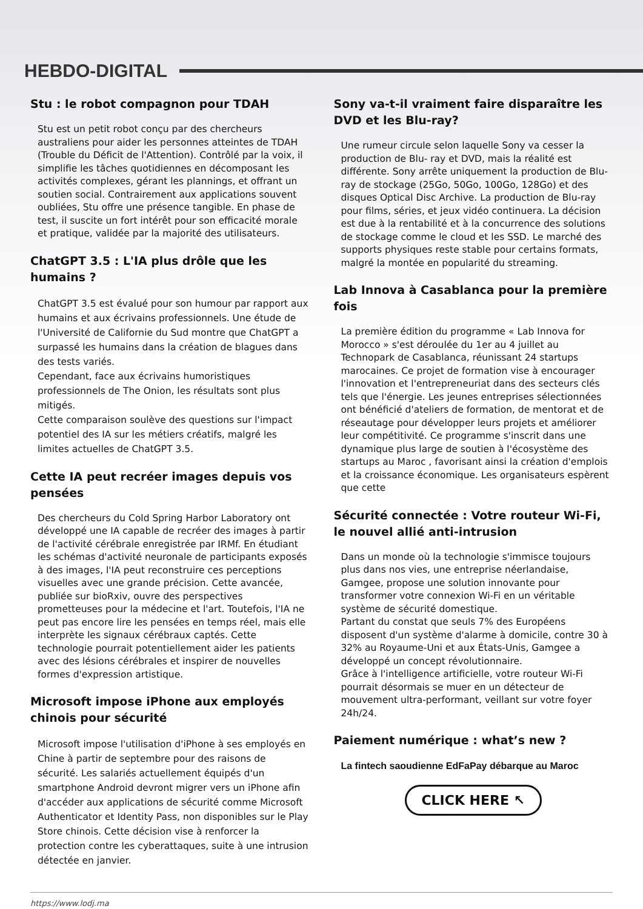HEBDO-DIGITAL
Stu : le robot compagnon pour TDAH
Stu est un petit robot conçu par des chercheurs australiens pour aider les personnes atteintes de TDAH (Trouble du Déficit de l'Attention). Contrôlé par la voix, il simplifie les tâches quotidiennes en décomposant les activités complexes, gérant les plannings, et offrant un soutien social. Contrairement aux applications souvent oubliées, Stu offre une présence tangible. En phase de test, il suscite un fort intérêt pour son efficacité morale et pratique, validée par la majorité des utilisateurs.
ChatGPT 3.5 : L'IA plus drôle que les humains ?
ChatGPT 3.5 est évalué pour son humour par rapport aux humains et aux écrivains professionnels. Une étude de l'Université de Californie du Sud montre que ChatGPT a surpassé les humains dans la création de blagues dans des tests variés.
Cependant, face aux écrivains humoristiques professionnels de The Onion, les résultats sont plus mitigés.
Cette comparaison soulève des questions sur l'impact potentiel des IA sur les métiers créatifs, malgré les limites actuelles de ChatGPT 3.5.
Cette IA peut recréer images depuis vos pensées
Des chercheurs du Cold Spring Harbor Laboratory ont développé une IA capable de recréer des images à partir de l'activité cérébrale enregistrée par IRMf. En étudiant les schémas d'activité neuronale de participants exposés à des images, l'IA peut reconstruire ces perceptions visuelles avec une grande précision. Cette avancée, publiée sur bioRxiv, ouvre des perspectives prometteuses pour la médecine et l'art. Toutefois, l'IA ne peut pas encore lire les pensées en temps réel, mais elle interprète les signaux cérébraux captés. Cette technologie pourrait potentiellement aider les patients avec des lésions cérébrales et inspirer de nouvelles formes d'expression artistique.
Microsoft impose iPhone aux employés chinois pour sécurité
Microsoft impose l'utilisation d'iPhone à ses employés en Chine à partir de septembre pour des raisons de sécurité. Les salariés actuellement équipés d'un smartphone Android devront migrer vers un iPhone afin d'accéder aux applications de sécurité comme Microsoft Authenticator et Identity Pass, non disponibles sur le Play Store chinois. Cette décision vise à renforcer la protection contre les cyberattaques, suite à une intrusion détectée en janvier.
Sony va-t-il vraiment faire disparaître les DVD et les Blu-ray?
Une rumeur circule selon laquelle Sony va cesser la production de Blu- ray et DVD, mais la réalité est différente. Sony arrête uniquement la production de Blu-ray de stockage (25Go, 50Go, 100Go, 128Go) et des disques Optical Disc Archive. La production de Blu-ray pour films, séries, et jeux vidéo continuera. La décision est due à la rentabilité et à la concurrence des solutions de stockage comme le cloud et les SSD. Le marché des supports physiques reste stable pour certains formats, malgré la montée en popularité du streaming.
Lab Innova à Casablanca pour la première fois
La première édition du programme « Lab Innova for Morocco » s'est déroulée du 1er au 4 juillet au Technopark de Casablanca, réunissant 24 startups marocaines. Ce projet de formation vise à encourager l'innovation et l'entrepreneuriat dans des secteurs clés tels que l'énergie. Les jeunes entreprises sélectionnées ont bénéficié d'ateliers de formation, de mentorat et de réseautage pour développer leurs projets et améliorer leur compétitivité. Ce programme s'inscrit dans une dynamique plus large de soutien à l'écosystème des startups au Maroc , favorisant ainsi la création d'emplois et la croissance économique. Les organisateurs espèrent que cette
Sécurité connectée : Votre routeur Wi-Fi, le nouvel allié anti-intrusion
Dans un monde où la technologie s'immisce toujours plus dans nos vies, une entreprise néerlandaise, Gamgee, propose une solution innovante pour transformer votre connexion Wi-Fi en un véritable système de sécurité domestique.
Partant du constat que seuls 7% des Européens disposent d'un système d'alarme à domicile, contre 30 à 32% au Royaume-Uni et aux États-Unis, Gamgee a développé un concept révolutionnaire.
Grâce à l'intelligence artificielle, votre routeur Wi-Fi pourrait désormais se muer en un détecteur de mouvement ultra-performant, veillant sur votre foyer 24h/24.
Paiement numérique : what’s new ?
La fintech saoudienne EdFaPay débarque au Maroc
CLICK HERE ↖
https://www.lodj.ma